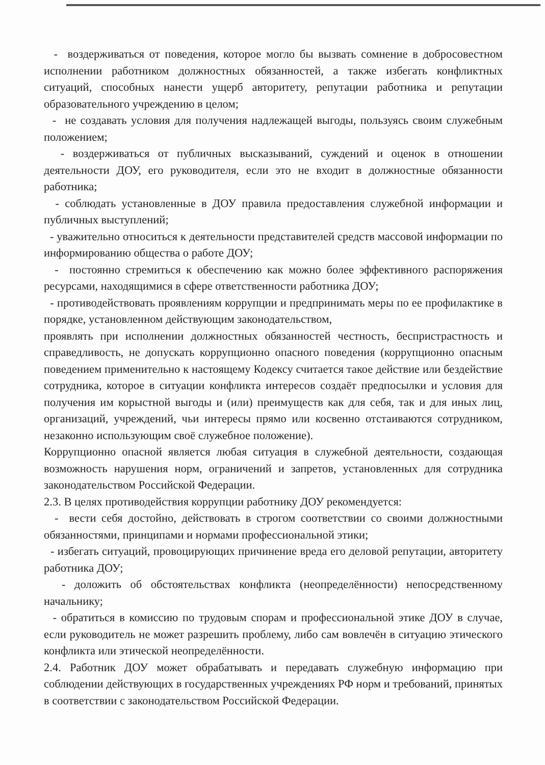- воздерживаться от поведения, которое могло бы вызвать сомнение в добросовестном исполнении работником должностных обязанностей, а также избегать конфликтных ситуаций, способных нанести ущерб авторитету, репутации работника и репутации образовательного учреждению в целом;
- не создавать условия для получения надлежащей выгоды, пользуясь своим служебным положением;
- воздерживаться от публичных высказываний, суждений и оценок в отношении деятельности ДОУ, его руководителя, если это не входит в должностные обязанности работника;
- соблюдать установленные в ДОУ правила предоставления служебной информации и публичных выступлений;
- уважительно относиться к деятельности представителей средств массовой информации по информированию общества о работе ДОУ;
- постоянно стремиться к обеспечению как можно более эффективного распоряжения ресурсами, находящимися в сфере ответственности работника ДОУ;
- противодействовать проявлениям коррупции и предпринимать меры по ее профилактике в порядке, установленном действующим законодательством,
проявлять при исполнении должностных обязанностей честность, беспристрастность и справедливость, не допускать коррупционно опасного поведения (коррупционно опасным поведением применительно к настоящему Кодексу считается такое действие или бездействие сотрудника, которое в ситуации конфликта интересов создаёт предпосылки и условия для получения им корыстной выгоды и (или) преимуществ как для себя, так и для иных лиц, организаций, учреждений, чьи интересы прямо или косвенно отстаиваются сотрудником, незаконно использующим своё служебное положение).
Коррупционно опасной является любая ситуация в служебной деятельности, создающая возможность нарушения норм, ограничений и запретов, установленных для сотрудника законодательством Российской Федерации.
2.3. В целях противодействия коррупции работнику ДОУ рекомендуется:
- вести себя достойно, действовать в строгом соответствии со своими должностными обязанностями, принципами и нормами профессиональной этики;
- избегать ситуаций, провоцирующих причинение вреда его деловой репутации, авторитету работника ДОУ;
- доложить об обстоятельствах конфликта (неопределённости) непосредственному начальнику;
- обратиться в комиссию по трудовым спорам и профессиональной этике ДОУ в случае, если руководитель не может разрешить проблему, либо сам вовлечён в ситуацию этического конфликта или этической неопределённости.
2.4. Работник ДОУ может обрабатывать и передавать служебную информацию при соблюдении действующих в государственных учреждениях РФ норм и требований, принятых в соответствии с законодательством Российской Федерации.